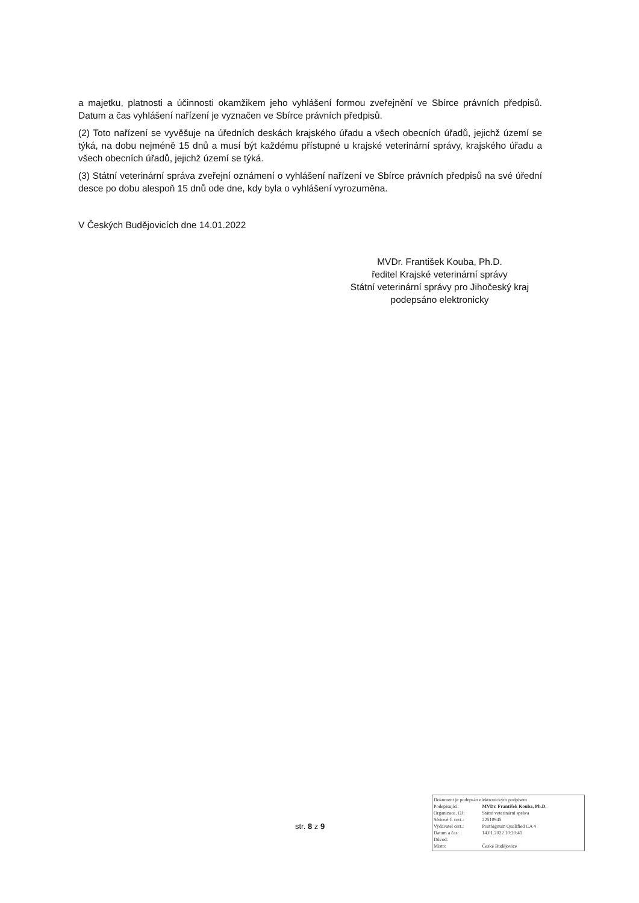a majetku, platnosti a účinnosti okamžikem jeho vyhlášení formou zveřejnění ve Sbírce právních předpisů. Datum a čas vyhlášení nařízení je vyznačen ve Sbírce právních předpisů.
(2) Toto nařízení se vyvěšuje na úředních deskách krajského úřadu a všech obecních úřadů, jejichž území se týká, na dobu nejméně 15 dnů a musí být každému přístupné u krajské veterinární správy, krajského úřadu a všech obecních úřadů, jejichž území se týká.
(3) Státní veterinární správa zveřejní oznámení o vyhlášení nařízení ve Sbírce právních předpisů na své úřední desce po dobu alespoň 15 dnů ode dne, kdy byla o vyhlášení vyrozuměna.
V Českých Budějovicích dne 14.01.2022
MVDr. František Kouba, Ph.D.
ředitel Krajské veterinární správy
Státní veterinární správy pro Jihočeský kraj
podepsáno elektronicky
str. 8 z 9
| Dokument je podepsán elektronickým podpisem | |
| Podepisující: | MVDr. František Kouba, Ph.D. |
| Organizace, OJ: | Státní veterinární správa |
| Sériové č. cert.: | 22510945 |
| Vydavatel cert.: | PostSignum Qualified CA 4 |
| Datum a čas: | 14.01.2022 10:20:41 |
| Důvod: | |
| Místo: | České Budějovice |